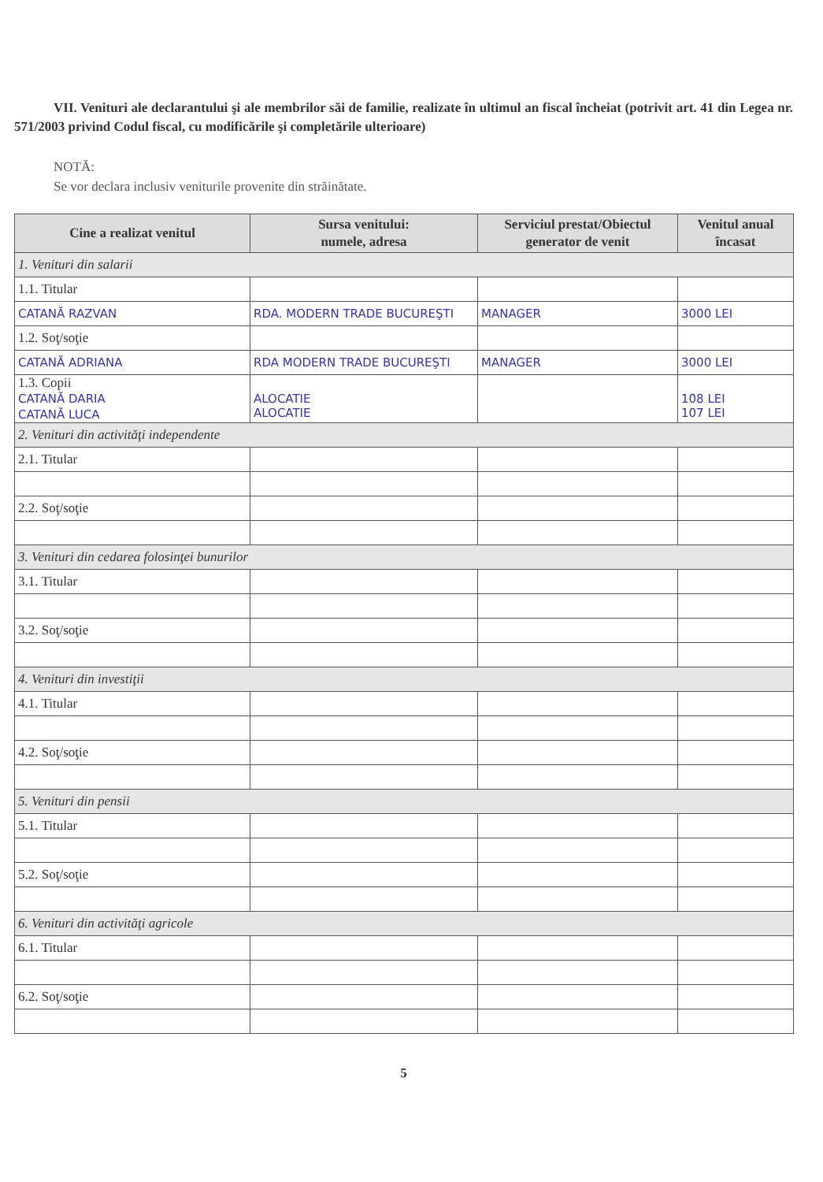VII. Venituri ale declarantului şi ale membrilor săi de familie, realizate în ultimul an fiscal încheiat (potrivit art. 41 din Legea nr. 571/2003 privind Codul fiscal, cu modificările şi completările ulterioare)
NOTĂ:
Se vor declara inclusiv veniturile provenite din străinătate.
| Cine a realizat venitul | Sursa venitului: numele, adresa | Serviciul prestat/Obiectul generator de venit | Venitul anual încasat |
| --- | --- | --- | --- |
| 1. Venituri din salarii | | | |
| 1.1. Titular | | | |
| CATANĂ RAZVAN | RDA. MODERN TRADE BUCUREŞTI | MANAGER | 3000 LEI |
| 1.2. Soţ/soţie | | | |
| CATANĂ ADRIANA | RDA MODERN TRADE BUCUREŞTI | MANAGER | 3000 LEI |
| 1.3. Copii CATANĂ DARIA CATANĂ LUCA | ALOCATIE ALOCATIE | | 108 LEI 107 LEI |
| 2. Venituri din activităţi independente | | | |
| 2.1. Titular | | | |
| 2.2. Soţ/soţie | | | |
| 3. Venituri din cedarea folosinţei bunurilor | | | |
| 3.1. Titular | | | |
| 3.2. Soţ/soţie | | | |
| 4. Venituri din investiţii | | | |
| 4.1. Titular | | | |
| 4.2. Soţ/soţie | | | |
| 5. Venituri din pensii | | | |
| 5.1. Titular | | | |
| 5.2. Soţ/soţie | | | |
| 6. Venituri din activităţi agricole | | | |
| 6.1. Titular | | | |
| 6.2. Soţ/soţie | | | |
5